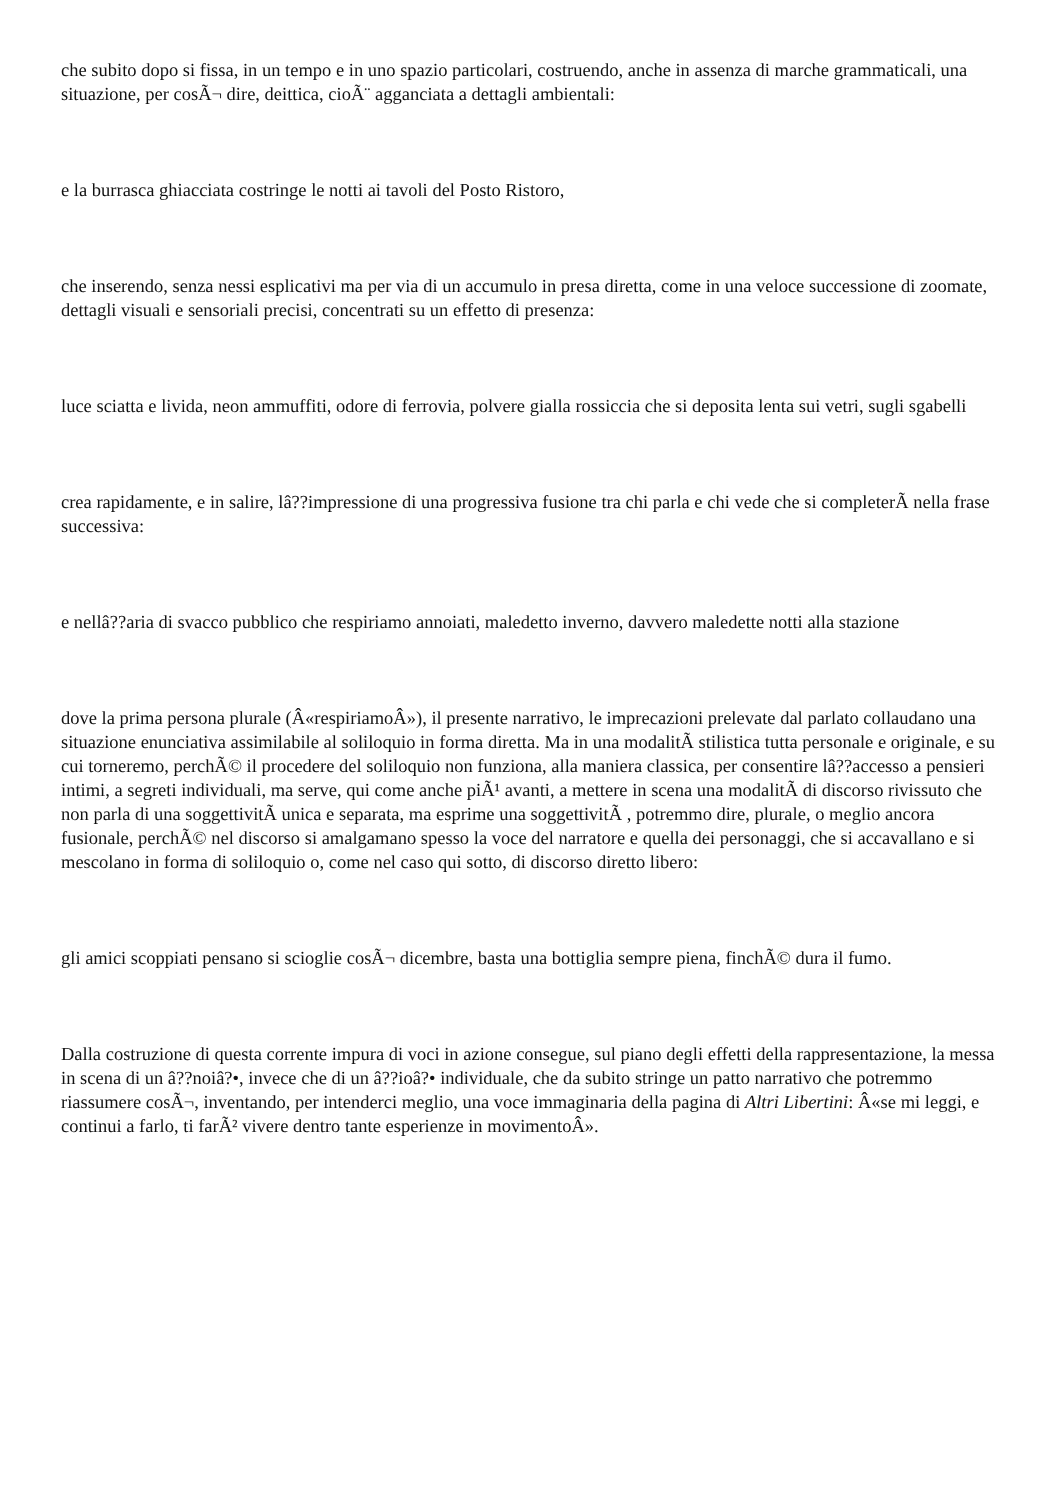che subito dopo si fissa, in un tempo e in uno spazio particolari, costruendo, anche in assenza di marche grammaticali, una situazione, per cosÃ¬ dire, deittica, cioÃ¨ agganciata a dettagli ambientali:
e la burrasca ghiacciata costringe le notti ai tavoli del Posto Ristoro,
che inserendo, senza nessi esplicativi ma per via di un accumulo in presa diretta, come in una veloce successione di zoomate, dettagli visuali e sensoriali precisi, concentrati su un effetto di presenza:
luce sciatta e livida, neon ammuffiti, odore di ferrovia, polvere gialla rossiccia che si deposita lenta sui vetri, sugli sgabelli
crea rapidamente, e in salire, lâ??impressione di una progressiva fusione tra chi parla e chi vede che si completerÃ nella frase successiva:
e nellâ??aria di svacco pubblico che respiriamo annoiati, maledetto inverno, davvero maledette notti alla stazione
dove la prima persona plurale (Â«respiriamoÂ»), il presente narrativo, le imprecazioni prelevate dal parlato collaudano una situazione enunciativa assimilabile al soliloquio in forma diretta. Ma in una modalitÃ stilistica tutta personale e originale, e su cui torneremo, perchÃ© il procedere del soliloquio non funziona, alla maniera classica, per consentire lâ??accesso a pensieri intimi, a segreti individuali, ma serve, qui come anche piÃ¹ avanti, a mettere in scena una modalitÃ di discorso rivissuto che non parla di una soggettivitÃ unica e separata, ma esprime una soggettivitÃ , potremmo dire, plurale, o meglio ancora fusionale, perchÃ© nel discorso si amalgamano spesso la voce del narratore e quella dei personaggi, che si accavallano e si mescolano in forma di soliloquio o, come nel caso qui sotto, di discorso diretto libero:
gli amici scoppiati pensano si scioglie cosÃ¬ dicembre, basta una bottiglia sempre piena, finchÃ© dura il fumo.
Dalla costruzione di questa corrente impura di voci in azione consegue, sul piano degli effetti della rappresentazione, la messa in scena di un â??noiâ?•, invece che di un â??ioâ?• individuale, che da subito stringe un patto narrativo che potremmo riassumere cosÃ¬, inventando, per intenderci meglio, una voce immaginaria della pagina di Altri Libertini: Â«se mi leggi, e continui a farlo, ti farÃ² vivere dentro tante esperienze in movimentoÂ».